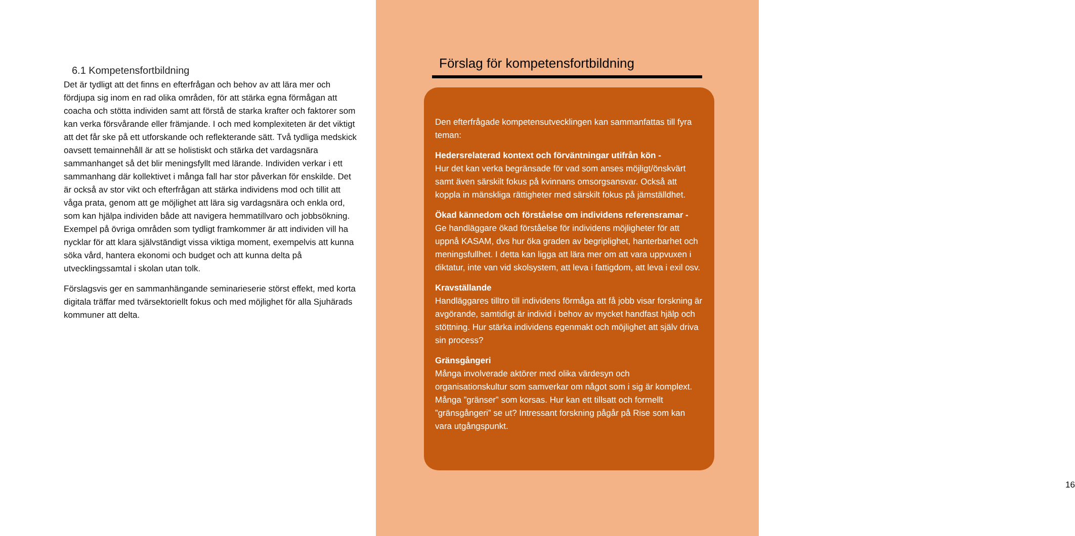6.1 Kompetensfortbildning
Det är tydligt att det finns en efterfrågan och behov av att lära mer och fördjupa sig inom en rad olika områden, för att stärka egna förmågan att coacha och stötta individen samt att förstå de starka krafter och faktorer som kan verka försvårande eller främjande. I och med komplexiteten är det viktigt att det får ske på ett utforskande och reflekterande sätt. Två tydliga medskick oavsett temainnehåll är att se holistiskt och stärka det vardagsnära sammanhanget så det blir meningsfyllt med lärande. Individen verkar i ett sammanhang där kollektivet i många fall har stor påverkan för enskilde. Det är också av stor vikt och efterfrågan att stärka individens mod och tillit att våga prata, genom att ge möjlighet att lära sig vardagsnära och enkla ord, som kan hjälpa individen både att navigera hemmatillvaro och jobbsökning. Exempel på övriga områden som tydligt framkommer är att individen vill ha nycklar för att klara självständigt vissa viktiga moment, exempelvis att kunna söka vård, hantera ekonomi och budget och att kunna delta på utvecklingssamtal i skolan utan tolk.
Förslagsvis ger en sammanhängande seminarieserie störst effekt, med korta digitala träffar med tvärsektoriellt fokus och med möjlighet för alla Sjuhärads kommuner att delta.
Förslag för kompetensfortbildning
Den efterfrågade kompetensutvecklingen kan sammanfattas till fyra teman:
Hedersrelaterad kontext och förväntningar utifrån kön -
Hur det kan verka begränsade för vad som anses möjligt/önskvärt samt även särskilt fokus på kvinnans omsorgsansvar. Också att koppla in mänskliga rättigheter med särskilt fokus på jämställdhet.
Ökad kännedom och förståelse om individens referensramar -
Ge handläggare ökad förståelse för individens möjligheter för att uppnå KASAM, dvs hur öka graden av begriplighet, hanterbarhet och meningsfullhet. I detta kan ligga att lära mer om att vara uppvuxen i diktatur, inte van vid skolsystem, att leva i fattigdom, att leva i exil osv.
Kravställande
Handläggares tilltro till individens förmåga att få jobb visar forskning är avgörande, samtidigt är individ i behov av mycket handfast hjälp och stöttning. Hur stärka individens egenmakt och möjlighet att själv driva sin process?
Gränsgångeri
Många involverade aktörer med olika värdesyn och organisationskultur som samverkar om något som i sig är komplext. Många ”gränser” som korsas. Hur kan ett tillsatt och formellt ”gränsgångeri” se ut? Intressant forskning pågår på Rise som kan vara utgångspunkt.
16